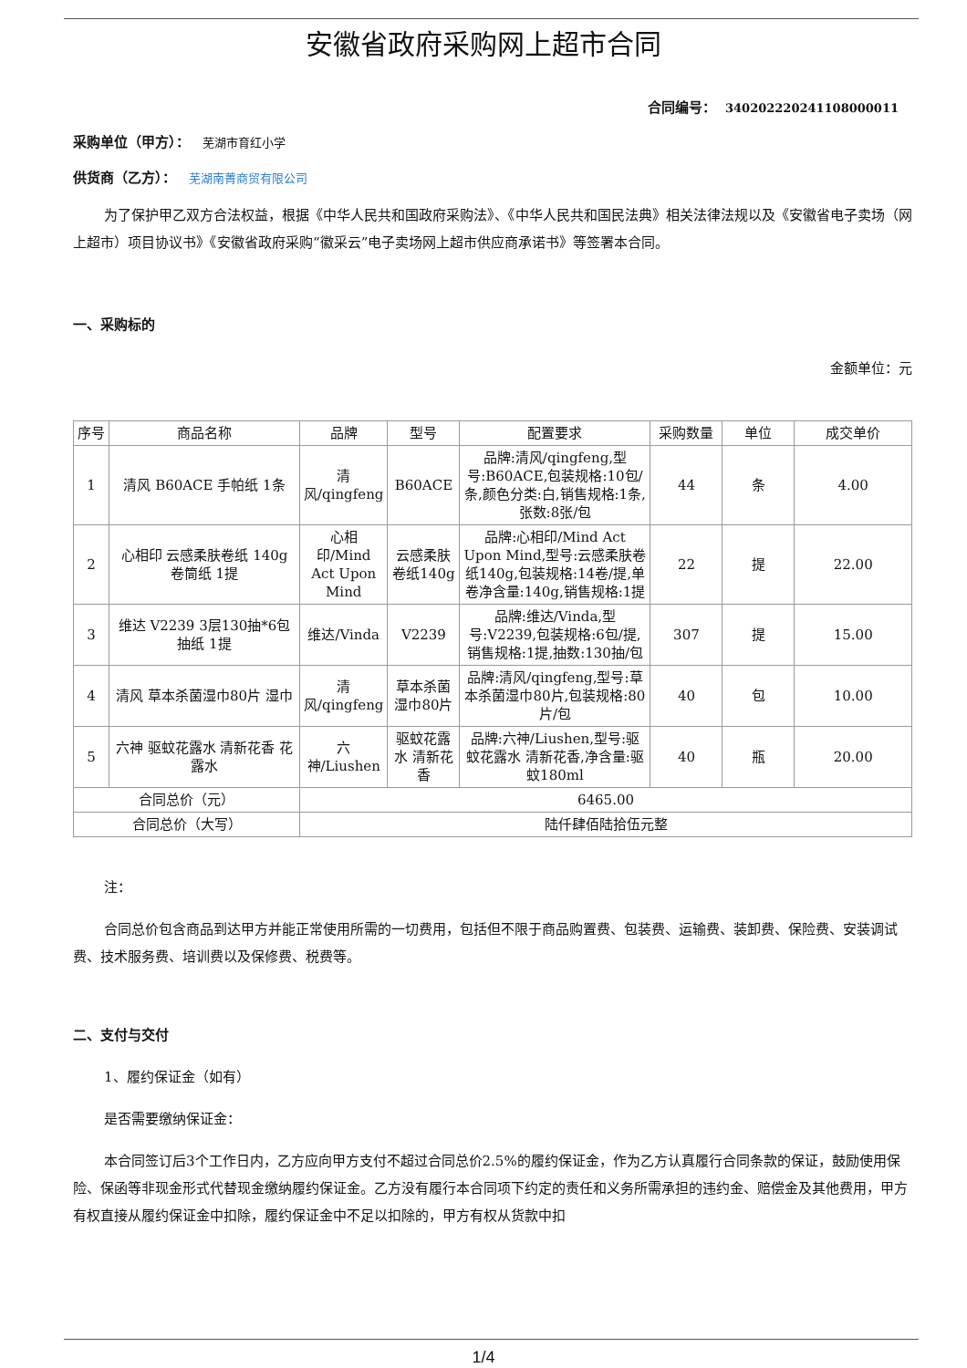安徽省政府采购网上超市合同
合同编号： 340202220241108000011
采购单位（甲方）： 芜湖市育红小学
供货商（乙方）： 芜湖南菁商贸有限公司
为了保护甲乙双方合法权益，根据《中华人民共和国政府采购法》、《中华人民共和国民法典》相关法律法规以及《安徽省电子卖场（网上超市）项目协议书》《安徽省政府采购“徽采云”电子卖场网上超市供应商承诺书》等签署本合同。
一、采购标的
金额单位：元
| 序号 | 商品名称 | 品牌 | 型号 | 配置要求 | 采购数量 | 单位 | 成交单价 |
| --- | --- | --- | --- | --- | --- | --- | --- |
| 1 | 清风 B60ACE 手帕纸 1条 | 清风/qingfeng | B60ACE | 品牌:清风/qingfeng,型号:B60ACE,包装规格:10包/条,颜色分类:白,销售规格:1条,张数:8张/包 | 44 | 条 | 4.00 |
| 2 | 心相印 云感柔肤卷纸 140g 卷筒纸 1提 | 心相印/Mind Act Upon Mind | 云感柔肤卷纸140g | 品牌:心相印/Mind Act Upon Mind,型号:云感柔肤卷纸140g,包装规格:14卷/提,单卷净含量:140g,销售规格:1提 | 22 | 提 | 22.00 |
| 3 | 维达 V2239 3层130抽*6包 抽纸 1提 | 维达/Vinda | V2239 | 品牌:维达/Vinda,型号:V2239,包装规格:6包/提,销售规格:1提,抽数:130抽/包 | 307 | 提 | 15.00 |
| 4 | 清风 草本杀菌湿巾80片 湿巾 | 清风/qingfeng | 草本杀菌湿巾80片 | 品牌:清风/qingfeng,型号:草本杀菌湿巾80片,包装规格:80片/包 | 40 | 包 | 10.00 |
| 5 | 六神 驱蚊花露水 清新花香 花露水 | 六神/Liushen | 驱蚊花露水 清新花香 | 品牌:六神/Liushen,型号:驱蚊花露水 清新花香,净含量:驱蚊180ml | 40 | 瓶 | 20.00 |
| 合同总价（元） | | 6465.00 | | | | | |
| 合同总价（大写） | | 陆仟肆佰陆拾伍元整 | | | | | |
注：
合同总价包含商品到达甲方并能正常使用所需的一切费用，包括但不限于商品购置费、包装费、运输费、装卸费、保险费、安装调试费、技术服务费、培训费以及保修费、税费等。
二、支付与交付
1、履约保证金（如有）
是否需要缴纳保证金：
本合同签订后3个工作日内，乙方应向甲方支付不超过合同总价2.5%的履约保证金，作为乙方认真履行合同条款的保证，鼓励使用保险、保函等非现金形式代替现金缴纳履约保证金。乙方没有履行本合同项下约定的责任和义务所需承担的违约金、赔偿金及其他费用，甲方有权直接从履约保证金中扣除，履约保证金中不足以扣除的，甲方有权从货款中扣
1/4